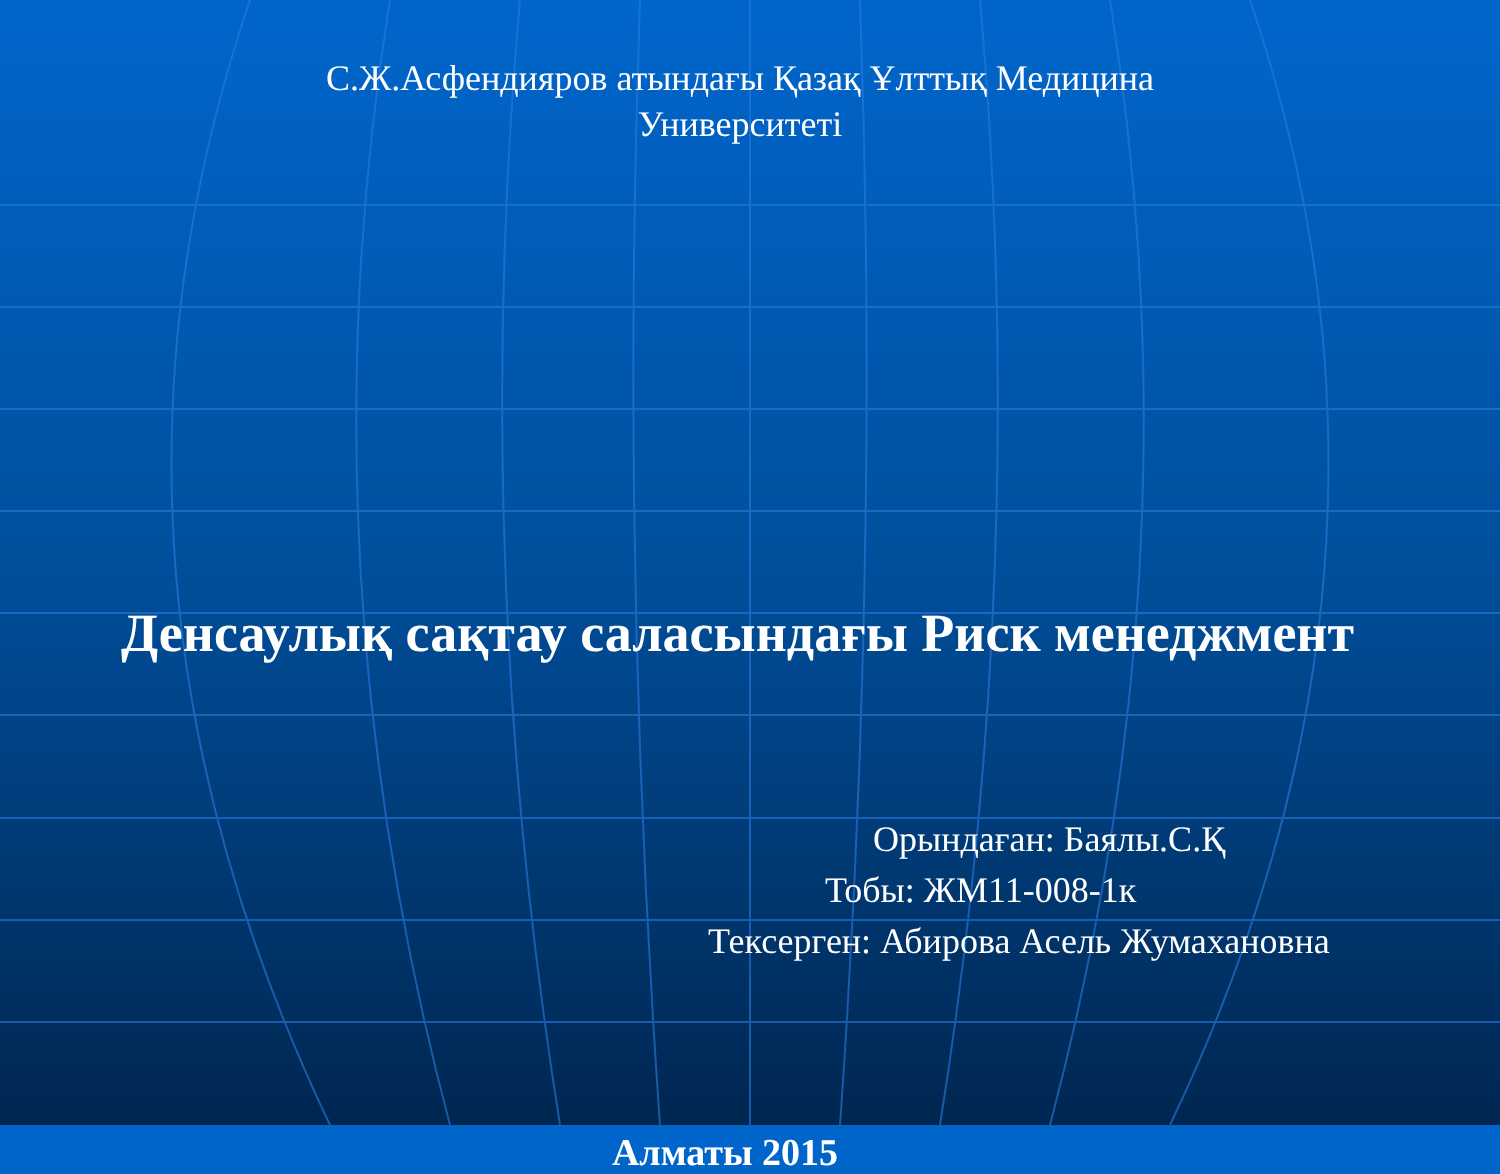С.Ж.Асфендияров атындағы Қазақ Ұлттық Медицина
Университеті
Денсаулық сақтау саласындағы Риск менеджмент
Орындаған: Баялы.С.Қ
Тобы: ЖМ11-008-1к
Тексерген: Абирова Асель Жумахановна
Алматы 2015